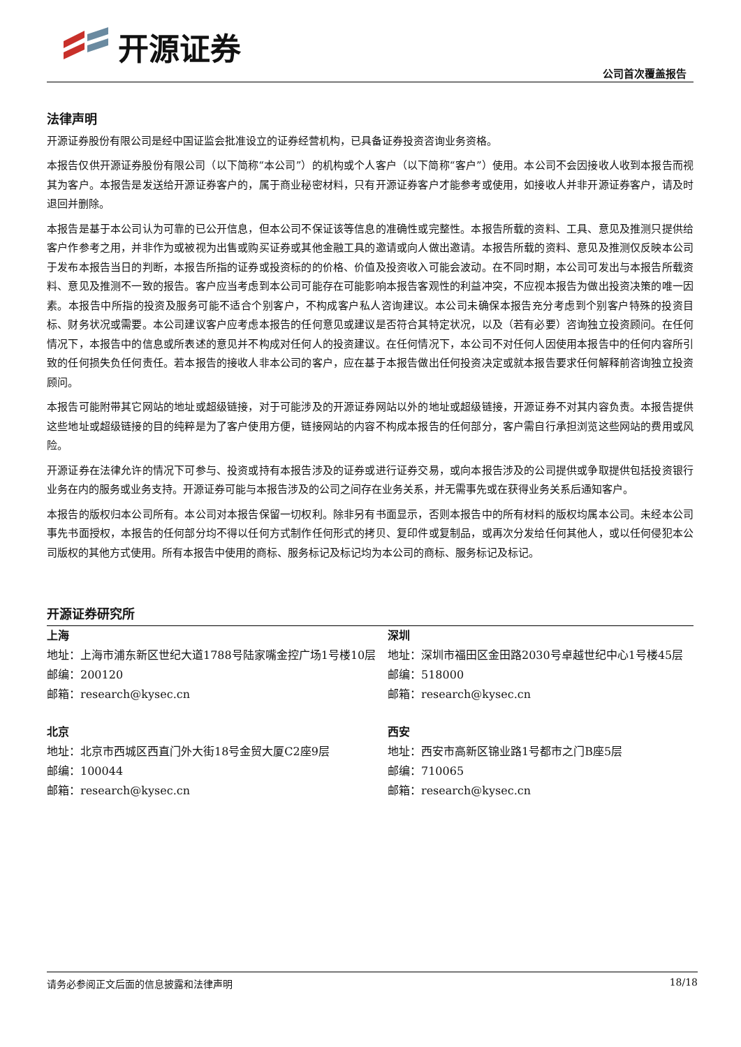开源证券
公司首次覆盖报告
法律声明
开源证券股份有限公司是经中国证监会批准设立的证券经营机构，已具备证券投资咨询业务资格。
本报告仅供开源证券股份有限公司（以下简称“本公司”）的机构或个人客户（以下简称“客户”）使用。本公司不会因接收人收到本报告而视其为客户。本报告是发送给开源证券客户的，属于商业秘密材料，只有开源证券客户才能参考或使用，如接收人并非开源证券客户，请及时退回并删除。
本报告是基于本公司认为可靠的已公开信息，但本公司不保证该等信息的准确性或完整性。本报告所载的资料、工具、意见及推测只提供给客户作参考之用，并非作为或被视为出售或购买证券或其他金融工具的邀请或向人做出邀请。本报告所载的资料、意见及推测仅反映本公司于发布本报告当日的判断，本报告所指的证券或投资标的的价格、价值及投资收入可能会波动。在不同时期，本公司可发出与本报告所载资料、意见及推测不一致的报告。客户应当考虑到本公司可能存在可能影响本报告客观性的利益冲突，不应视本报告为做出投资决策的唯一因素。本报告中所指的投资及服务可能不适合个别客户，不构成客户私人咨询建议。本公司未确保本报告充分考虑到个别客户特殊的投资目标、财务状况或需要。本公司建议客户应考虑本报告的任何意见或建议是否符合其特定状况，以及（若有必要）咨询独立投资顾问。在任何情况下，本报告中的信息或所表述的意见并不构成对任何人的投资建议。在任何情况下，本公司不对任何人因使用本报告中的任何内容所引致的任何损失负任何责任。若本报告的接收人非本公司的客户，应在基于本报告做出任何投资决定或就本报告要求任何解释前咨询独立投资顾问。
本报告可能附带其它网站的地址或超级链接，对于可能涉及的开源证券网站以外的地址或超级链接，开源证券不对其内容负责。本报告提供这些地址或超级链接的目的纯粹是为了客户使用方便，链接网站的内容不构成本报告的任何部分，客户需自行承担浏览这些网站的费用或风险。
开源证券在法律允许的情况下可参与、投资或持有本报告涉及的证券或进行证券交易，或向本报告涉及的公司提供或争取提供包括投资银行业务在内的服务或业务支持。开源证券可能与本报告涉及的公司之间存在业务关系，并无需事先或在获得业务关系后通知客户。
本报告的版权归本公司所有。本公司对本报告保留一切权利。除非另有书面显示，否则本报告中的所有材料的版权均属本公司。未经本公司事先书面授权，本报告的任何部分均不得以任何方式制作任何形式的拷贝、复印件或复制品，或再次分发给任何其他人，或以任何侵犯本公司版权的其他方式使用。所有本报告中使用的商标、服务标记及标记均为本公司的商标、服务标记及标记。
开源证券研究所
上海
地址：上海市浦东新区世纪大道1788号陆家嘴金控广场1号楼10层
邮编：200120
邮箱：research@kysec.cn
深圳
地址：深圳市福田区金田路2030号卓越世纪中心1号楼45层
邮编：518000
邮箱：research@kysec.cn
北京
地址：北京市西城区西直门外大街18号金贸大厦C2座9层
邮编：100044
邮箱：research@kysec.cn
西安
地址：西安市高新区锦业路1号都市之门B座5层
邮编：710065
邮箱：research@kysec.cn
请务必参阅正文后面的信息披露和法律声明 18/18